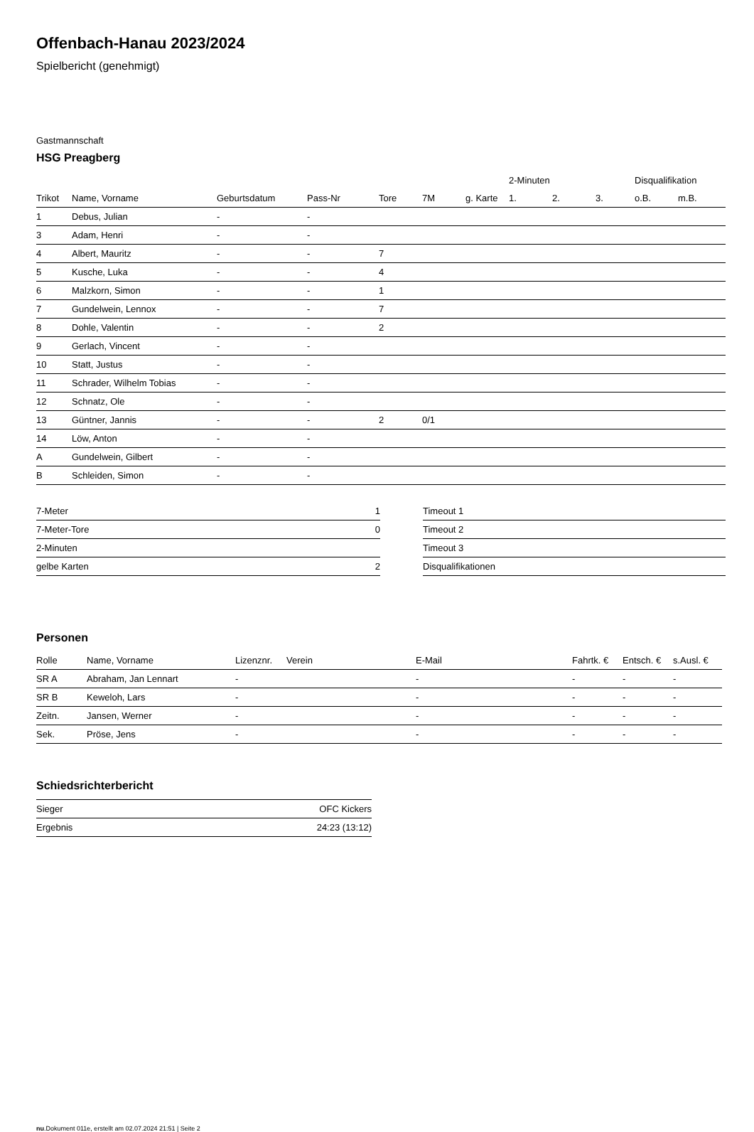Offenbach-Hanau 2023/2024
Spielbericht (genehmigt)
Gastmannschaft
HSG Preagberg
| | | | | | | | 2-Minuten | | | Disqualifikation | |
| --- | --- | --- | --- | --- | --- | --- | --- | --- | --- | --- | --- |
| Trikot | Name, Vorname | Geburtsdatum | Pass-Nr | Tore | 7M | g. Karte | 1. | 2. | 3. | o.B. | m.B. |
| 1 | Debus, Julian | - | - | | | | | | | | |
| 3 | Adam, Henri | - | - | | | | | | | | |
| 4 | Albert, Mauritz | - | - | 7 | | | | | | | |
| 5 | Kusche, Luka | - | - | 4 | | | | | | | |
| 6 | Malzkorn, Simon | - | - | 1 | | | | | | | |
| 7 | Gundelwein, Lennox | - | - | 7 | | | | | | | |
| 8 | Dohle, Valentin | - | - | 2 | | | | | | | |
| 9 | Gerlach, Vincent | - | - | | | | | | | | |
| 10 | Statt, Justus | - | - | | | | | | | | |
| 11 | Schrader, Wilhelm Tobias | - | - | | | | | | | | |
| 12 | Schnatz, Ole | - | - | | | | | | | | |
| 13 | Güntner, Jannis | - | - | 2 | 0/1 | | | | | | |
| 14 | Löw, Anton | - | - | | | | | | | | |
| A | Gundelwein, Gilbert | - | - | | | | | | | | |
| B | Schleiden, Simon | - | - | | | | | | | | |
| 7-Meter | 1 |
| 7-Meter-Tore | 0 |
| 2-Minuten | |
| gelbe Karten | 2 |
| Timeout 1 |
| Timeout 2 |
| Timeout 3 |
| Disqualifikationen |
Personen
| Rolle | Name, Vorname | Lizenznr. | Verein | E-Mail | Fahrtk. € | Entsch. € | s.Ausl. € |
| --- | --- | --- | --- | --- | --- | --- | --- |
| SR A | Abraham, Jan Lennart | - | | - | - | - | - |
| SR B | Keweloh, Lars | - | | - | - | - | - |
| Zeitn. | Jansen, Werner | - | | - | - | - | - |
| Sek. | Pröse, Jens | - | | - | - | - | - |
Schiedsrichterbericht
| Sieger | OFC Kickers |
| Ergebnis | 24:23 (13:12) |
nu.Dokument 011e, erstellt am 02.07.2024 21:51 | Seite 2